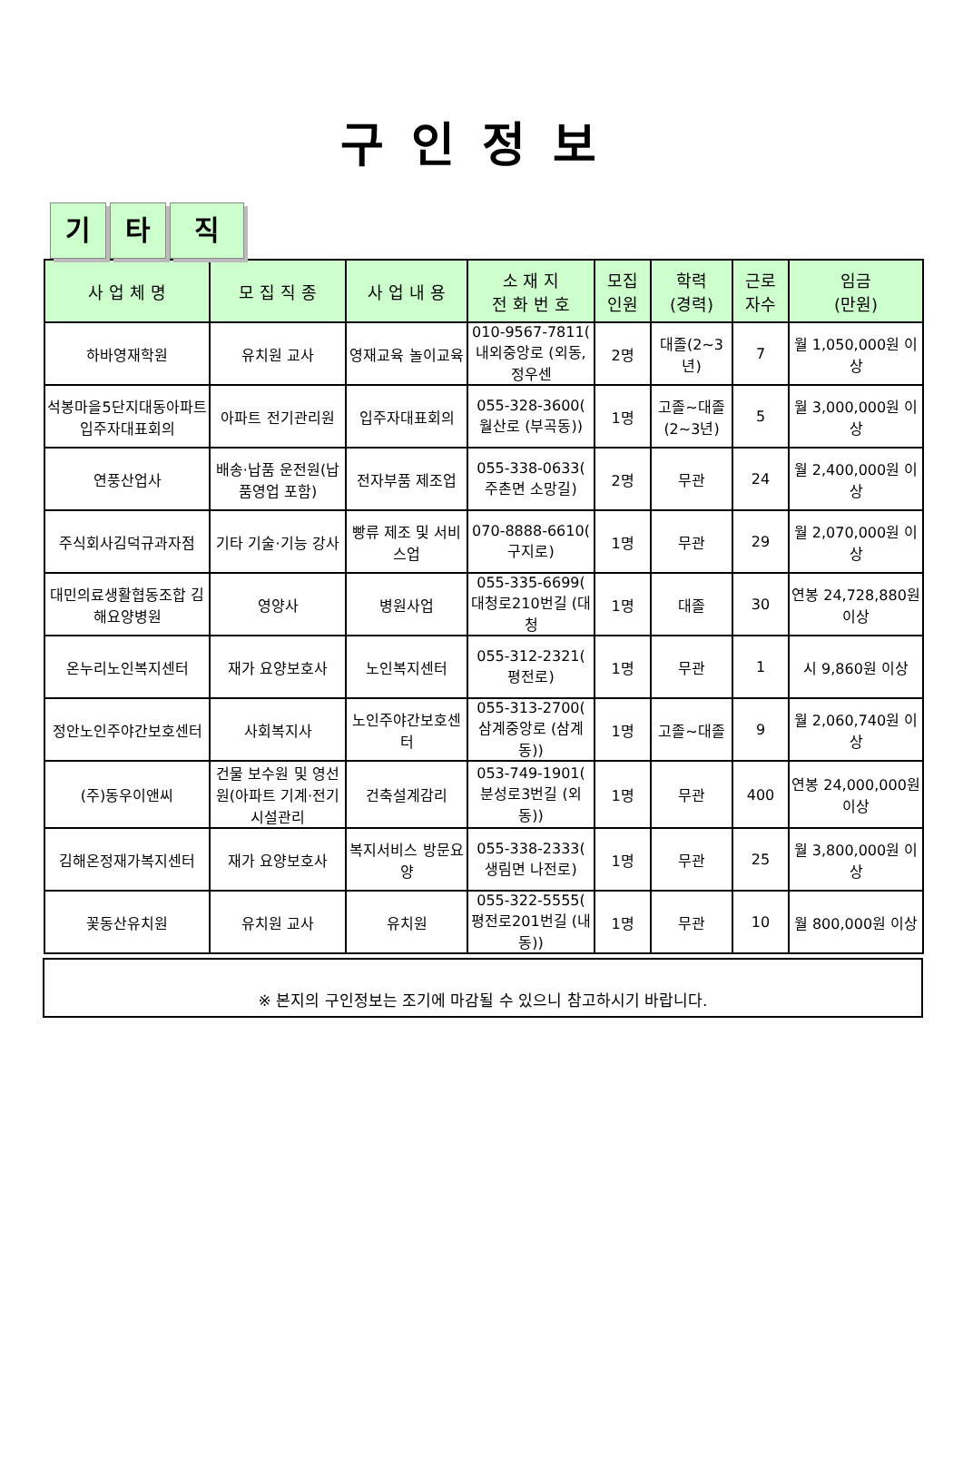구인정보
기 타 직
| 사 업 체 명 | 모 집 직 종 | 사 업 내 용 | 소 재 지 전 화 번 호 | 모집 인원 | 학력 (경력) | 근로 자수 | 임금 (만원) |
| --- | --- | --- | --- | --- | --- | --- | --- |
| 하바영재학원 | 유치원 교사 | 영재교육 놀이교육 | 010-9567-7811( 내외중앙로 (외동, 정우센 | 2명 | 대졸(2~3년) | 7 | 월 1,050,000원 이상 |
| 석봉마을5단지대동아파트입주자대표회의 | 아파트 전기관리원 | 입주자대표회의 | 055-328-3600( 월산로 (부곡동)) | 1명 | 고졸~대졸(2~3년) | 5 | 월 3,000,000원 이상 |
| 연풍산업사 | 배송·납품 운전원(납품영업 포함) | 전자부품 제조업 | 055-338-0633( 주촌면 소망길) | 2명 | 무관 | 24 | 월 2,400,000원 이상 |
| 주식회사김덕규과자점 | 기타 기술·기능 강사 | 빵류 제조 및 서비스업 | 070-8888-6610( 구지로) | 1명 | 무관 | 29 | 월 2,070,000원 이상 |
| 대민의료생활협동조합 김해요양병원 | 영양사 | 병원사업 | 055-335-6699( 대청로210번길 (대청 | 1명 | 대졸 | 30 | 연봉 24,728,880원 이상 |
| 온누리노인복지센터 | 재가 요양보호사 | 노인복지센터 | 055-312-2321( 평전로) | 1명 | 무관 | 1 | 시 9,860원 이상 |
| 정안노인주야간보호센터 | 사회복지사 | 노인주야간보호센터 | 055-313-2700( 삼계중앙로 (삼계동)) | 1명 | 고졸~대졸 | 9 | 월 2,060,740원 이상 |
| (주)동우이앤씨 | 건물 보수원 및 영선원(아파트 기계·전기 시설관리 | 건축설계감리 | 053-749-1901( 분성로3번길 (외동)) | 1명 | 무관 | 400 | 연봉 24,000,000원 이상 |
| 김해온정재가복지센터 | 재가 요양보호사 | 복지서비스 방문요양 | 055-338-2333( 생림면 나전로) | 1명 | 무관 | 25 | 월 3,800,000원 이상 |
| 꽃동산유치원 | 유치원 교사 | 유치원 | 055-322-5555( 평전로201번길 (내동)) | 1명 | 무관 | 10 | 월 800,000원 이상 |
※ 본지의 구인정보는 조기에 마감될 수 있으니 참고하시기 바랍니다.